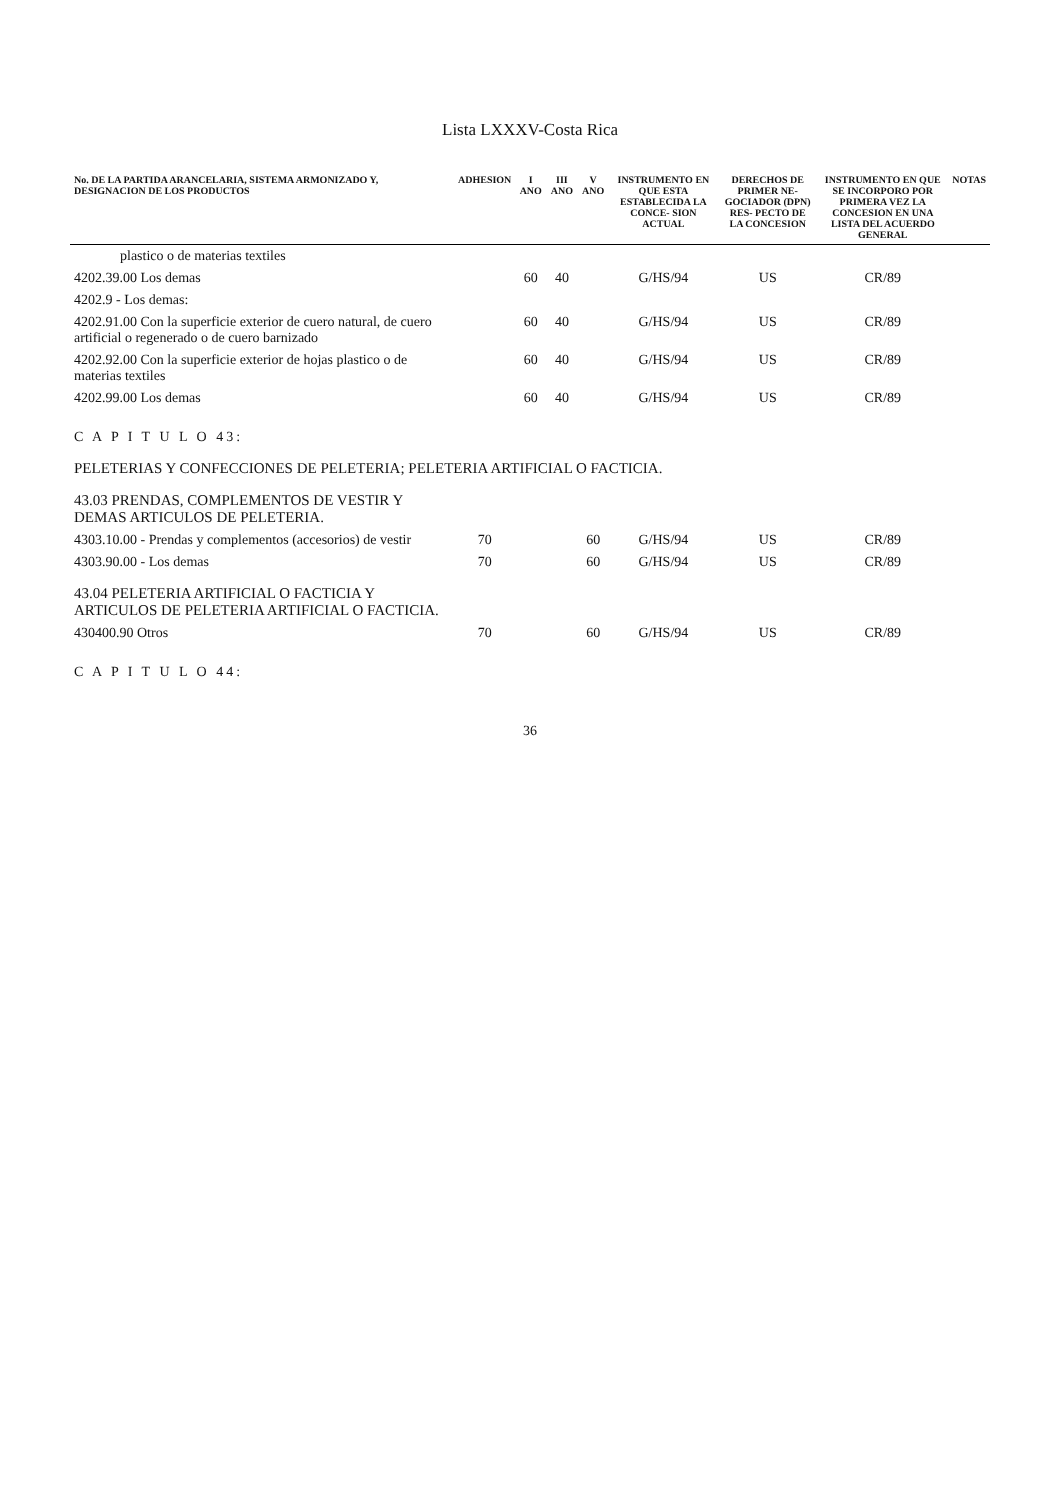Lista LXXXV-Costa Rica
| No. DE LA PARTIDA ARANCELARIA, SISTEMA ARMONIZADO Y, DESIGNACION DE LOS PRODUCTOS | ADHESION | I ANO | III ANO | V ANO | INSTRUMENTO EN QUE ESTA ESTABLECIDA LA CONCE- SION ACTUAL | DERECHOS DE PRIMER NE- GOCIADOR (DPN) RES- PECTO DE LA CONCESION | INSTRUMENTO EN QUE SE INCORPORO POR PRIMERA VEZ LA CONCESION EN UNA LISTA DEL ACUERDO GENERAL | NOTAS |
| --- | --- | --- | --- | --- | --- | --- | --- | --- |
| plastico o de materias textiles | | | | | | | | |
| 4202.39.00 Los demas | | 60 | 40 | | G/HS/94 | US | CR/89 | |
| 4202.9 - Los demas: | | | | | | | | |
| 4202.91.00 Con la superficie exterior de cuero natural, de cuero artificial o regenerado o de cuero barnizado | | 60 | 40 | | G/HS/94 | US | CR/89 | |
| 4202.92.00 Con la superficie exterior de hojas plastico o de materias textiles | | 60 | 40 | | G/HS/94 | US | CR/89 | |
| 4202.99.00 Los demas | | 60 | 40 | | G/HS/94 | US | CR/89 | |
| C A P I T U L O 43: | | | | | | | | |
| PELETERIAS Y CONFECCIONES DE PELETERIA; PELETERIA ARTIFICIAL O FACTICIA. | | | | | | | | |
| 43.03 PRENDAS, COMPLEMENTOS DE VESTIR Y DEMAS ARTICULOS DE PELETERIA. | | | | | | | | |
| 4303.10.00 - Prendas y complementos (accesorios) de vestir | 70 | | | 60 | G/HS/94 | US | CR/89 | |
| 4303.90.00 - Los demas | 70 | | | 60 | G/HS/94 | US | CR/89 | |
| 43.04 PELETERIA ARTIFICIAL O FACTICIA Y ARTICULOS DE PELETERIA ARTIFICIAL O FACTICIA. | | | | | | | | |
| 430400.90 Otros | 70 | | | 60 | G/HS/94 | US | CR/89 | |
| C A P I T U L O 44: | | | | | | | | |
36